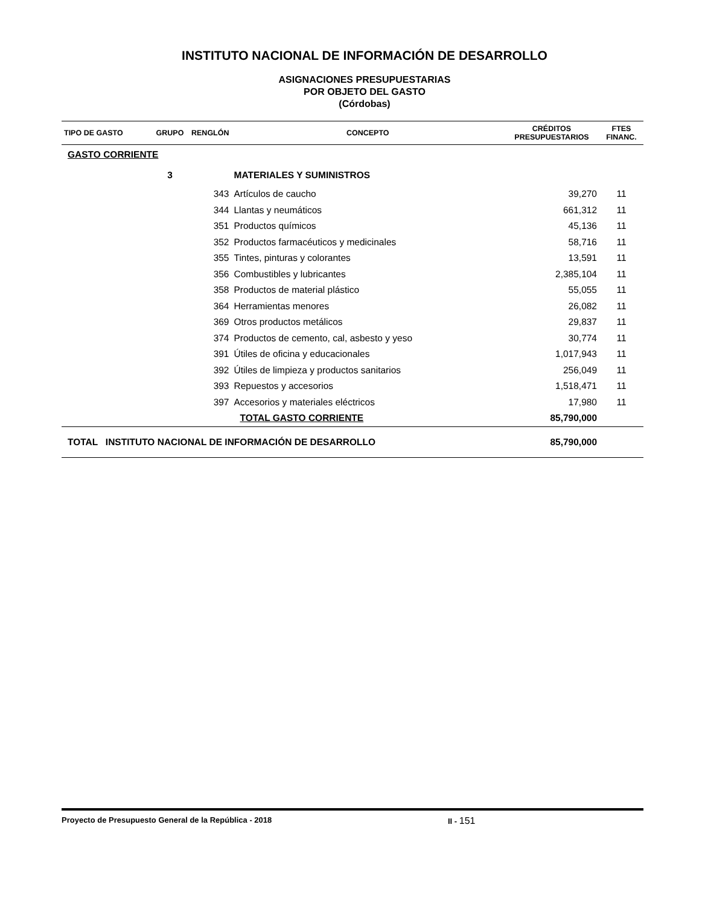INSTITUTO NACIONAL DE INFORMACIÓN DE DESARROLLO
ASIGNACIONES PRESUPUESTARIAS
POR OBJETO DEL GASTO
(Córdobas)
| TIPO DE GASTO | GRUPO | RENGLÓN | CONCEPTO | CRÉDITOS PRESUPUESTARIOS | FTES FINANC. |
| --- | --- | --- | --- | --- | --- |
| GASTO CORRIENTE | | | | | |
| | 3 | | MATERIALES Y SUMINISTROS | | |
| | | 343 | Artículos de caucho | 39,270 | 11 |
| | | 344 | Llantas y neumáticos | 661,312 | 11 |
| | | 351 | Productos químicos | 45,136 | 11 |
| | | 352 | Productos farmacéuticos y medicinales | 58,716 | 11 |
| | | 355 | Tintes, pinturas y colorantes | 13,591 | 11 |
| | | 356 | Combustibles y lubricantes | 2,385,104 | 11 |
| | | 358 | Productos de material plástico | 55,055 | 11 |
| | | 364 | Herramientas menores | 26,082 | 11 |
| | | 369 | Otros productos metálicos | 29,837 | 11 |
| | | 374 | Productos de cemento, cal, asbesto y yeso | 30,774 | 11 |
| | | 391 | Útiles de oficina y educacionales | 1,017,943 | 11 |
| | | 392 | Útiles de limpieza y productos sanitarios | 256,049 | 11 |
| | | 393 | Repuestos y accesorios | 1,518,471 | 11 |
| | | 397 | Accesorios y materiales eléctricos | 17,980 | 11 |
| | | | TOTAL GASTO CORRIENTE | 85,790,000 | |
| TOTAL INSTITUTO NACIONAL DE INFORMACIÓN DE DESARROLLO | | | | 85,790,000 | |
Proyecto de Presupuesto General de la República - 2018 II - 151